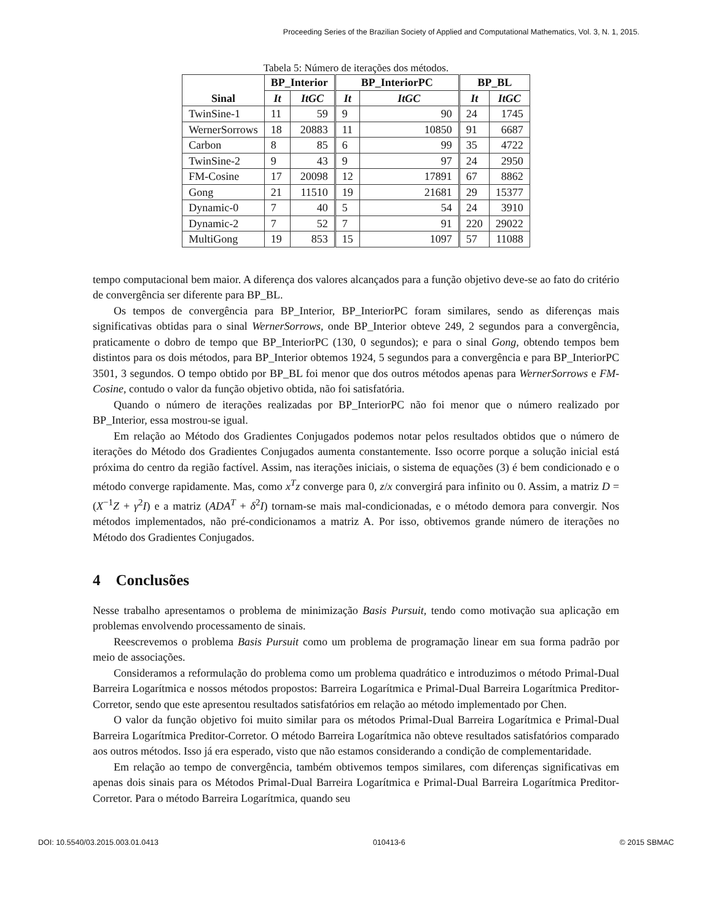Proceeding Series of the Brazilian Society of Applied and Computational Mathematics, Vol. 3, N. 1, 2015.
Tabela 5: Número de iterações dos métodos.
| Sinal | BP_Interior | | BP_InteriorPC | | BP_BL | |
| --- | --- | --- | --- | --- | --- | --- |
| | It | ItGC | It | ItGC | It | ItGC |
| TwinSine-1 | 11 | 59 | 9 | 90 | 24 | 1745 |
| WernerSorrows | 18 | 20883 | 11 | 10850 | 91 | 6687 |
| Carbon | 8 | 85 | 6 | 99 | 35 | 4722 |
| TwinSine-2 | 9 | 43 | 9 | 97 | 24 | 2950 |
| FM-Cosine | 17 | 20098 | 12 | 17891 | 67 | 8862 |
| Gong | 21 | 11510 | 19 | 21681 | 29 | 15377 |
| Dynamic-0 | 7 | 40 | 5 | 54 | 24 | 3910 |
| Dynamic-2 | 7 | 52 | 7 | 91 | 220 | 29022 |
| MultiGong | 19 | 853 | 15 | 1097 | 57 | 11088 |
tempo computacional bem maior. A diferença dos valores alcançados para a função objetivo deve-se ao fato do critério de convergência ser diferente para BP_BL.
Os tempos de convergência para BP_Interior, BP_InteriorPC foram similares, sendo as diferenças mais significativas obtidas para o sinal WernerSorrows, onde BP_Interior obteve 249, 2 segundos para a convergência, praticamente o dobro de tempo que BP_InteriorPC (130, 0 segundos); e para o sinal Gong, obtendo tempos bem distintos para os dois métodos, para BP_Interior obtemos 1924, 5 segundos para a convergência e para BP_InteriorPC 3501, 3 segundos. O tempo obtido por BP_BL foi menor que dos outros métodos apenas para WernerSorrows e FM-Cosine, contudo o valor da função objetivo obtida, não foi satisfatória.
Quando o número de iterações realizadas por BP_InteriorPC não foi menor que o número realizado por BP_Interior, essa mostrou-se igual.
Em relação ao Método dos Gradientes Conjugados podemos notar pelos resultados obtidos que o número de iterações do Método dos Gradientes Conjugados aumenta constantemente. Isso ocorre porque a solução inicial está próxima do centro da região factível. Assim, nas iterações iniciais, o sistema de equações (3) é bem condicionado e o método converge rapidamente. Mas, como x<sup>T</sup>z converge para 0, z/x convergirá para infinito ou 0. Assim, a matriz D = (X<sup>−1</sup>Z + γ<sup>2</sup>I) e a matriz (ADA<sup>T</sup> + δ<sup>2</sup>I) tornam-se mais mal-condicionadas, e o método demora para convergir. Nos métodos implementados, não pré-condicionamos a matriz A. Por isso, obtivemos grande número de iterações no Método dos Gradientes Conjugados.
4 Conclusões
Nesse trabalho apresentamos o problema de minimização Basis Pursuit, tendo como motivação sua aplicação em problemas envolvendo processamento de sinais.
Reescrevemos o problema Basis Pursuit como um problema de programação linear em sua forma padrão por meio de associações.
Consideramos a reformulação do problema como um problema quadrático e introduzimos o método Primal-Dual Barreira Logarítmica e nossos métodos propostos: Barreira Logarítmica e Primal-Dual Barreira Logarítmica Preditor-Corretor, sendo que este apresentou resultados satisfatórios em relação ao método implementado por Chen.
O valor da função objetivo foi muito similar para os métodos Primal-Dual Barreira Logarítmica e Primal-Dual Barreira Logarítmica Preditor-Corretor. O método Barreira Logarítmica não obteve resultados satisfatórios comparado aos outros métodos. Isso já era esperado, visto que não estamos considerando a condição de complementaridade.
Em relação ao tempo de convergência, também obtivemos tempos similares, com diferenças significativas em apenas dois sinais para os Métodos Primal-Dual Barreira Logarítmica e Primal-Dual Barreira Logarítmica Preditor-Corretor. Para o método Barreira Logarítmica, quando seu
DOI: 10.5540/03.2015.003.01.0413 010413-6 © 2015 SBMAC